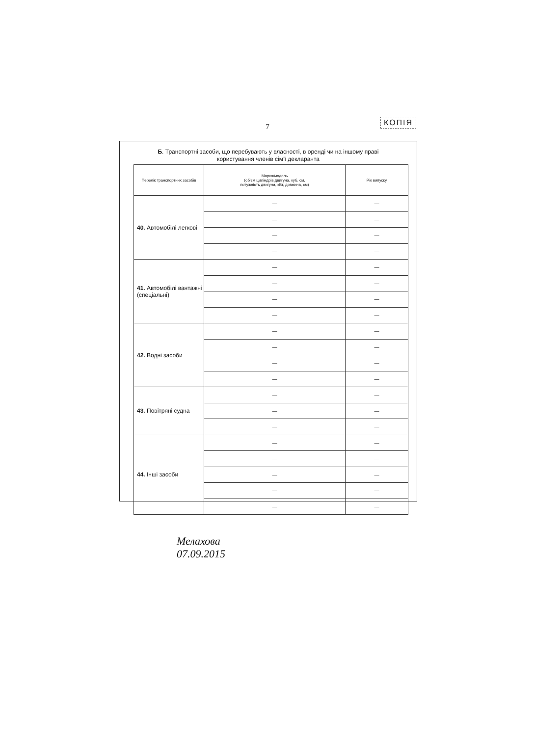7
КОПІЯ
Б. Транспортні засоби, що перебувають у власності, в оренді чи на іншому праві користування членів сім’ї декларанта
| Перелік транспортних засобів | Марка/модель (об'єм циліндрів двигуна, куб. см, потужність двигуна, кВт, довжина, см) | Рік випуску |
| --- | --- | --- |
| 40. Автомобілі легкові | — | — |
| | — | — |
| | — | — |
| | — | — |
| 41. Автомобілі вантажні (спеціальні) | — | — |
| | — | — |
| | — | — |
| | — | — |
| 42. Водні засоби | — | — |
| | — | — |
| | — | — |
| | — | — |
| 43. Повітряні судна | — | — |
| | — | — |
| | — | — |
| 44. Інші засоби | — | — |
| | — | — |
| | — | — |
| | — | — |
| | — | — |
Мелахова
07.09.2015